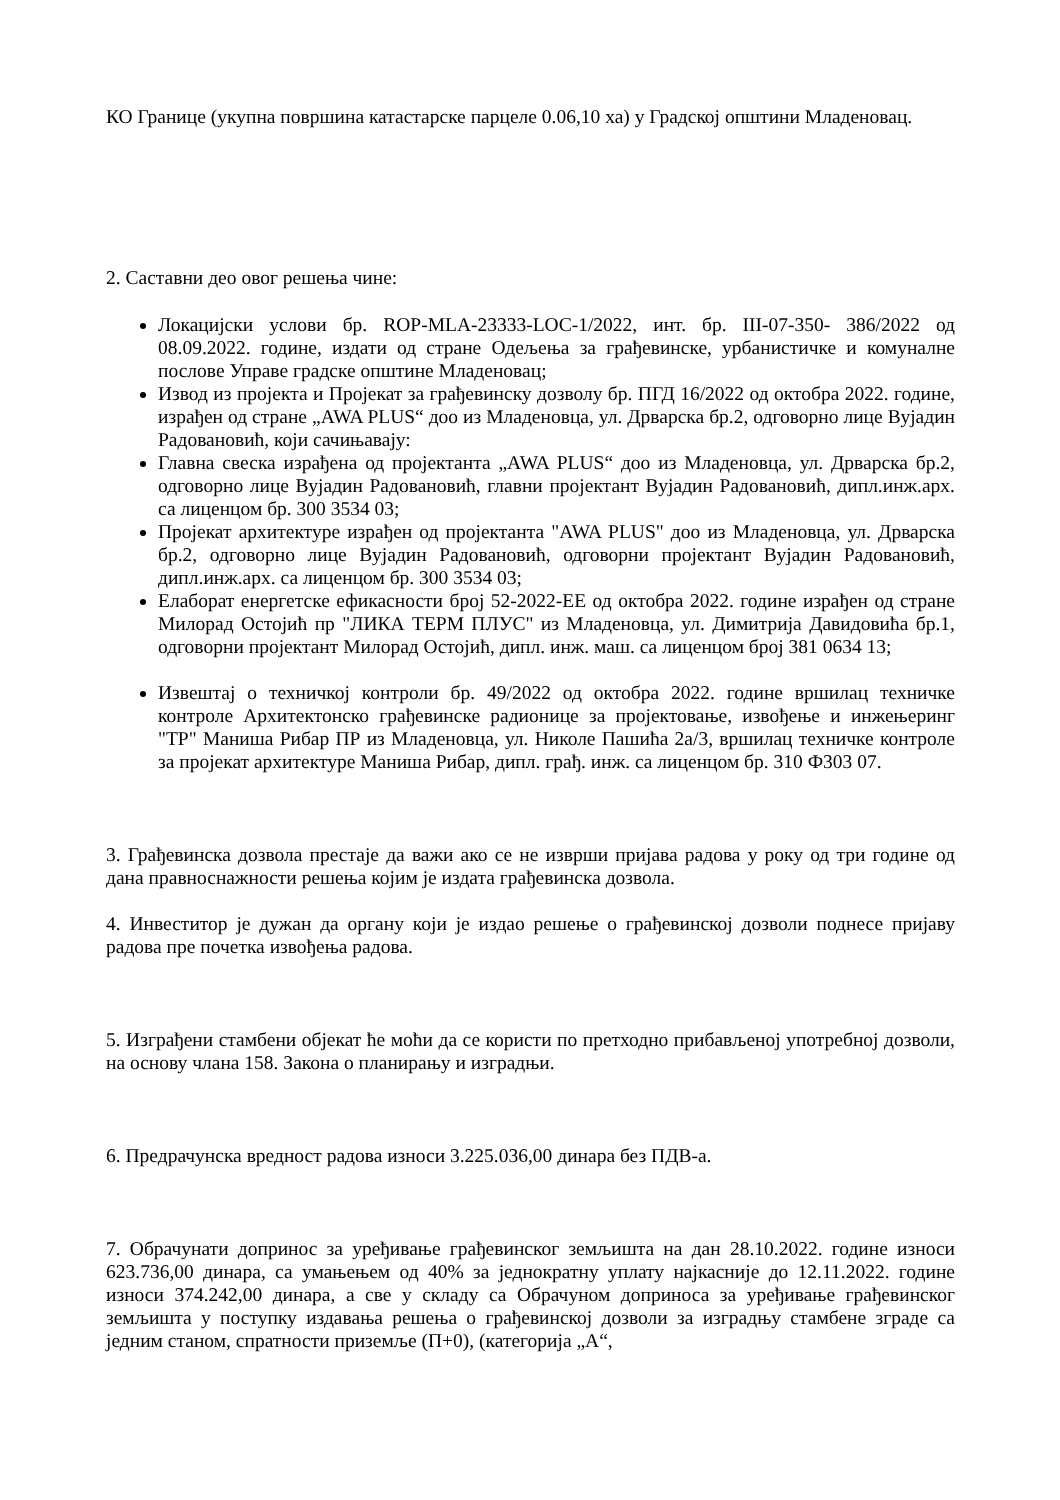КО Границе (укупна површина катастарске парцеле 0.06,10 ха) у Градској општини Младеновац.
2. Саставни део овог решења чине:
Локацијски услови бр. ROP-MLA-23333-LOC-1/2022, инт. бр. III-07-350- 386/2022 од 08.09.2022. године, издати од стране Одељења за грађевинске, урбанистичке и комуналне послове Управе градске општине Младеновац;
Извод из пројекта и Пројекат за грађевинску дозволу бр. ПГД 16/2022 од октобра 2022. године, израђен од стране „AWA PLUS“ доо из Младеновца, ул. Дрварска бр.2, одговорно лице Вујадин Радовановић, који сачињавају:
Главна свеска израђена од пројектанта „AWA PLUS“ доо из Младеновца, ул. Дрварска бр.2, одговорно лице Вујадин Радовановић, главни пројектант Вујадин Радовановић, дипл.инж.арх. са лиценцом бр. 300 3534 03;
Пројекат архитектуре израђен од пројектанта "AWA PLUS" доо из Младеновца, ул. Дрварска бр.2, одговорно лице Вујадин Радовановић, одговорни пројектант Вујадин Радовановић, дипл.инж.арх. са лиценцом бр. 300 3534 03;
Елаборат енергетске ефикасности број 52-2022-ЕЕ од октобра 2022. године израђен од стране Милорад Остојић пр "ЛИКА ТЕРМ ПЛУС" из Младеновца, ул. Димитрија Давидовића бр.1, одговорни пројектант Милорад Остојић, дипл. инж. маш. са лиценцом број 381 0634 13;
Извештај о техничкој контроли бр. 49/2022 од октобра 2022. године вршилац техничке контроле Архитектонско грађевинске радионице за пројектовање, извођење и инжењеринг "ТР" Маниша Рибар ПР из Младеновца, ул. Николе Пашића 2а/3, вршилац техничке контроле за пројекат архитектуре Маниша Рибар, дипл. грађ. инж. са лиценцом бр. 310 Ф303 07.
3. Грађевинска дозвола престаје да важи ако се не изврши пријава радова у року од три године од дана правноснажности решења којим је издата грађевинска дозвола.
4. Инвеститор је дужан да органу који је издао решење о грађевинској дозволи поднесе пријаву радова пре почетка извођења радова.
5. Изграђени стамбени објекат ће моћи да се користи по претходно прибављеној употребној дозволи, на основу члана 158. Закона о планирању и изградњи.
6. Предрачунска вредност радова износи 3.225.036,00 динара без ПДВ-а.
7. Обрачунати допринос за уређивање грађевинског земљишта на дан 28.10.2022. године износи 623.736,00 динара, са умањењем од 40% за једнократну уплату најкасније до 12.11.2022. године износи 374.242,00 динара, а све у складу са Обрачуном доприноса за уређивање грађевинског земљишта у поступку издавања решења о грађевинској дозволи за изградњу стамбене зграде са једним станом, спратности приземље (П+0), (категорија „А“,